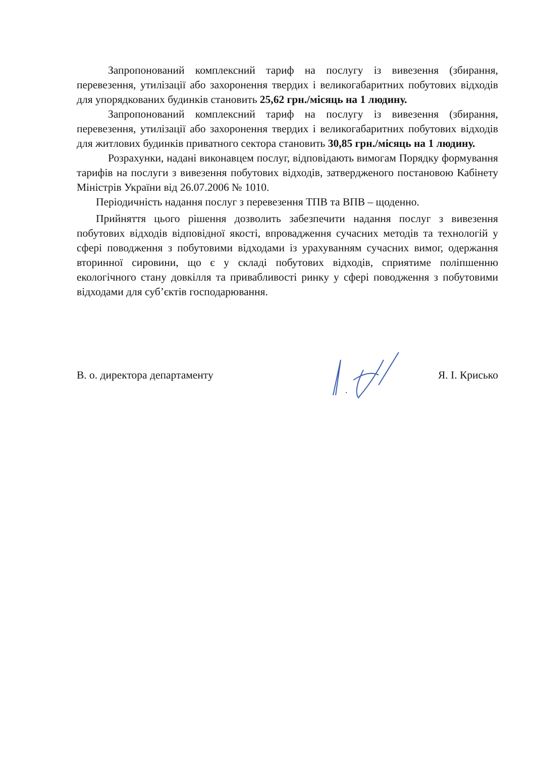Запропонований комплексний тариф на послугу із вивезення (збирання, перевезення, утилізації або захоронення твердих і великогабаритних побутових відходів для упорядкованих будинків становить 25,62 грн./місяць на 1 людину.
Запропонований комплексний тариф на послугу із вивезення (збирання, перевезення, утилізації або захоронення твердих і великогабаритних побутових відходів для житлових будинків приватного сектора становить 30,85 грн./місяць на 1 людину.
Розрахунки, надані виконавцем послуг, відповідають вимогам Порядку формування тарифів на послуги з вивезення побутових відходів, затвердженого постановою Кабінету Міністрів України від 26.07.2006 № 1010.
Періодичність надання послуг з перевезення ТПВ та ВПВ – щоденно.
Прийняття цього рішення дозволить забезпечити надання послуг з вивезення побутових відходів відповідної якості, впровадження сучасних методів та технологій у сфері поводження з побутовими відходами із урахуванням сучасних вимог, одержання вторинної сировини, що є у складі побутових відходів, сприятиме поліпшенню екологічного стану довкілля та привабливості ринку у сфері поводження з побутовими відходами для суб’єктів господарювання.
В. о. директора департаменту Я. І. Крисько